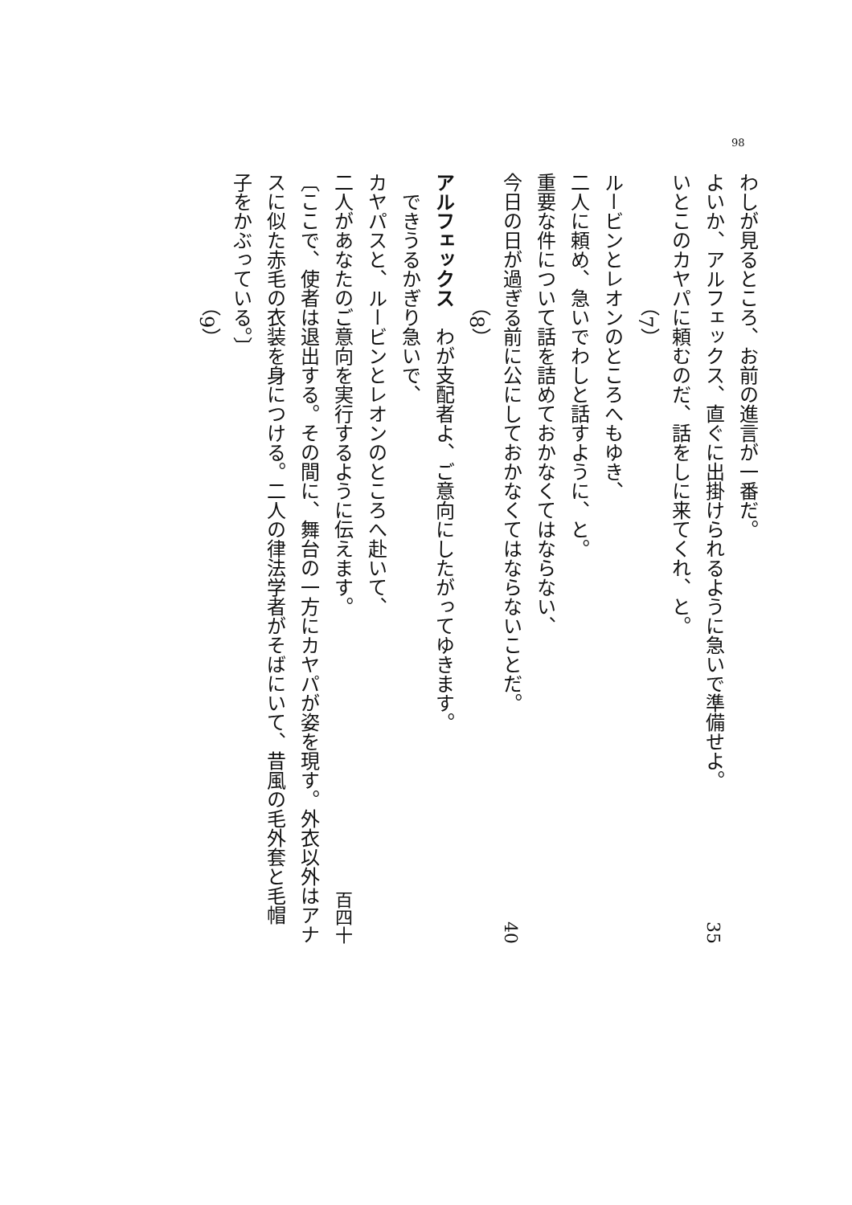98
わしが見るところ、お前の進言が一番だ。
よいか、アルフェックス、直ぐに出掛けられるように急いで準備せよ。 35
いとこのカヤパに頼むのだ、話をしに来てくれ、と。
（7）
ルービンとレオンのところへもゆき、
二人に頼め、急いでわしと話すように、と。
重要な件について話を詰めておかなくてはならない、
今日の日が過ぎる前に公にしておかなくてはならないことだ。 40
（8）
アルフェックス　わが支配者よ、ご意向にしたがってゆきます。
できうるかぎり急いで、
カヤパスと、ルービンとレオンのところへ赴いて、
二人があなたのご意向を実行するように伝えます。 百四十
〔ここで、使者は退出する。その間に、舞台の一方にカヤパが姿を現す。外衣以外はアナ
スに似た赤毛の衣装を身につける。二人の律法学者がそばにいて、昔風の毛外套と毛帽
子をかぶっている。〕
（9）